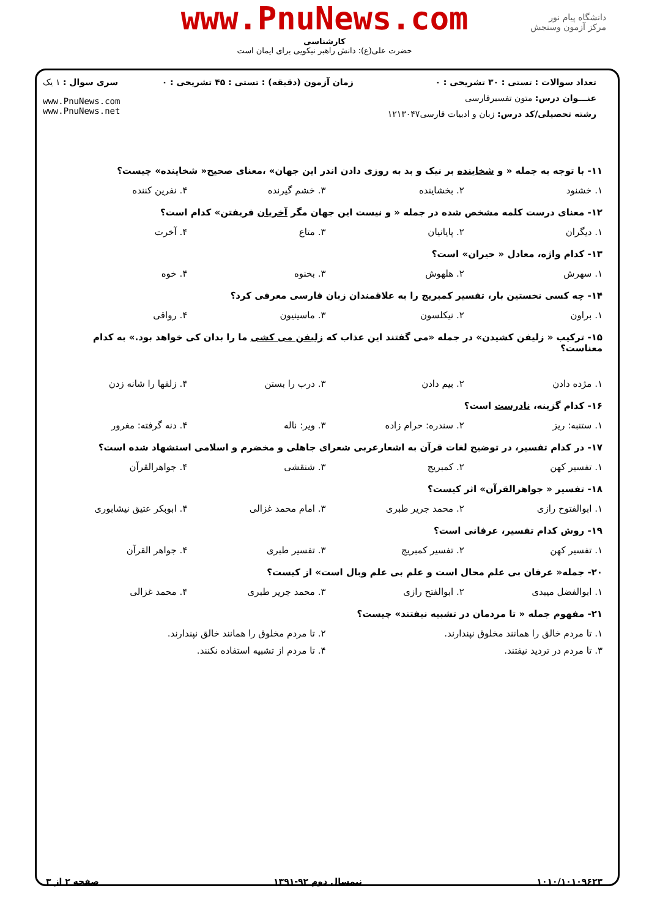www.PnuNews.com
کارشناسی
حضرت علی(ع): دانش راهبر نیکویی برای ایمان است
دانشگاه پیام نور
مرکز آزمون وسنجش
| تعداد سوالات : تستی : ۳۰ تشریحی : ۰ | زمان آزمون (دقیقه) : تستی : ۴۵ تشریحی : ۰ | سری سوال : ۱ یک |
| عنـــوان درس: متون تفسیرفارسی | | www.PnuNews.com www.PnuNews.net |
| رشته تحصیلی/کد درس: زبان و ادبیات فارسی۱۲۱۳۰۴۷ | | |
۱۱- با توجه به جمله « و شخاینده بر نیک و بد به روزی دادن اندر این جهان» ،معنای صحیح« شخاینده» چیست؟
۱. خشنود ۲. بخشاینده ۳. خشم گیرنده ۴. نفرین کننده
۱۲- معنای درست کلمه مشخص شده در جمله « و نیست این جهان مگر آخریان فریفتن» کدام است؟
۱. دیگران ۲. پایانیان ۳. متاع ۴. آخرت
۱۳- کدام واژه، معادل « حیران» است؟
۱. سهرش ۲. هلهوش ۳. بخنوه ۴. خوه
۱۴- چه کسی نخستین بار، تفسیر کمبریج را به علاقمندان زبان فارسی معرفی کرد؟
۱. براون ۲. نیکلسون ۳. ماسینیون ۴. رواقی
۱۵- ترکیب « زلیفن کشیدن» در جمله «می گفتند این عذاب که زلیفن می کشی ما را بدان کی خواهد بود.» به کدام معناست؟
۱. مژده دادن ۲. بیم دادن ۳. درب را بستن ۴. زلفها را شانه زدن
۱۶- کدام گزینه، نادرست است؟
۱. ستنبه: ریز ۲. سندره: حرام زاده ۳. ویر: ناله ۴. دنه گرفته: مغرور
۱۷- در کدام تفسیر، در توضیح لغات قرآن به اشعارعربی شعرای جاهلی و مخضرم و اسلامی استشهاد شده است؟
۱. تفسیر کهن ۲. کمبریج ۳. شنقشی ۴. جواهرالقرآن
۱۸- تفسیر « جواهرالقرآن» اثر کیست؟
۱. ابوالفتوح رازی ۲. محمد جریر طبری ۳. امام محمد غزالی ۴. ابوبکر عتیق نیشابوری
۱۹- روش کدام تفسیر، عرفانی است؟
۱. تفسیر کهن ۲. تفسیر کمبریج ۳. تفسیر طبری ۴. جواهر القرآن
۲۰- جمله« عرفان بی علم محال است و علم بی علم وبال است» از کیست؟
۱. ابوالفضل میبدی ۲. ابوالفتح رازی ۳. محمد جریر طبری ۴. محمد غزالی
۲۱- مفهوم جمله « تا مردمان در تشبیه نیفتند» چیست؟
۱. تا مردم خالق را همانند مخلوق نپندارند. ۲. تا مردم مخلوق را همانند خالق نپندارند.
۳. تا مردم در تردید نیفتند. ۴. تا مردم از تشبیه استفاده نکنند.
۱۰۱۰/۱۰۱۰۹۶۲۳ نیمسال دوم ۹۲-۱۳۹۱ صفحه ۲ از ۳